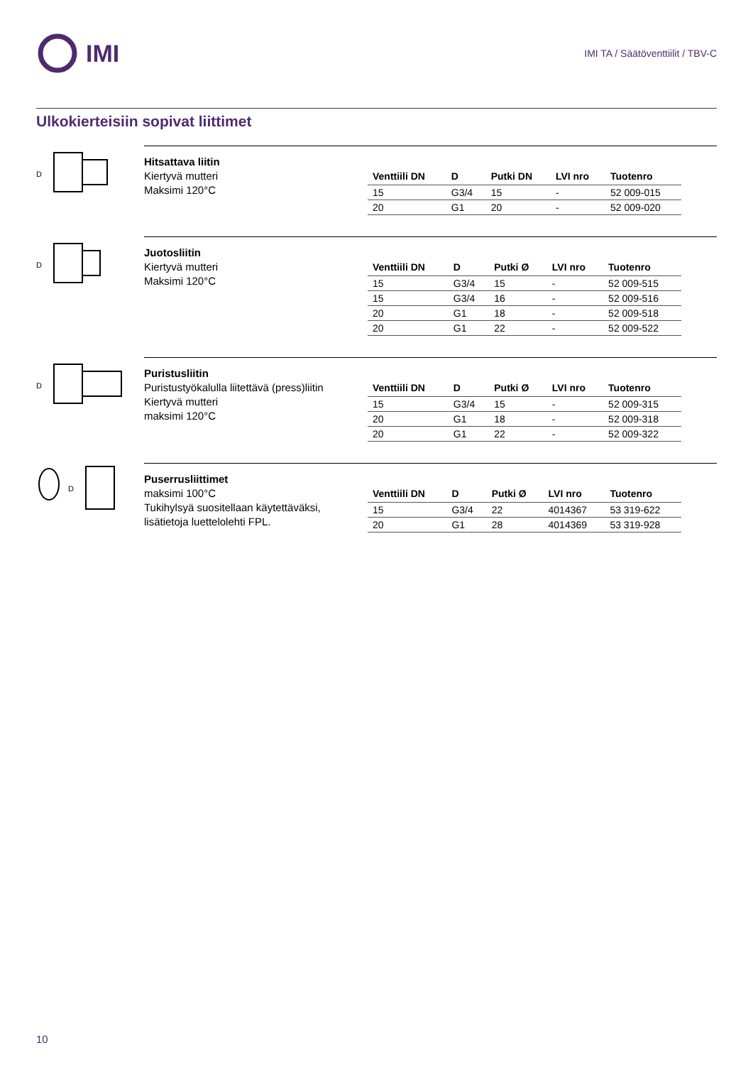IMI
IMI TA / Säätöventtiilit / TBV-C
Ulkokierteisiin sopivat liittimet
D
Hitsattava liitin
Kiertyvä mutteri
Maksimi 120°C
| Venttiili DN | D | Putki DN | LVI nro | Tuotenro |
| --- | --- | --- | --- | --- |
| 15 | G3/4 | 15 | - | 52 009-015 |
| 20 | G1 | 20 | - | 52 009-020 |
D
Juotosliitin
Kiertyvä mutteri
Maksimi 120°C
| Venttiili DN | D | Putki Ø | LVI nro | Tuotenro |
| --- | --- | --- | --- | --- |
| 15 | G3/4 | 15 | - | 52 009-515 |
| 15 | G3/4 | 16 | - | 52 009-516 |
| 20 | G1 | 18 | - | 52 009-518 |
| 20 | G1 | 22 | - | 52 009-522 |
D
Puristusliitin
Puristustyökalulla liitettävä (press)liitin
Kiertyvä mutteri
maksimi 120°C
| Venttiili DN | D | Putki Ø | LVI nro | Tuotenro |
| --- | --- | --- | --- | --- |
| 15 | G3/4 | 15 | - | 52 009-315 |
| 20 | G1 | 18 | - | 52 009-318 |
| 20 | G1 | 22 | - | 52 009-322 |
D
Puserrusliittimet
maksimi 100°C
Tukihylsyä suositellaan käytettäväksi, lisätietoja luettelolehti FPL.
| Venttiili DN | D | Putki Ø | LVI nro | Tuotenro |
| --- | --- | --- | --- | --- |
| 15 | G3/4 | 22 | 4014367 | 53 319-622 |
| 20 | G1 | 28 | 4014369 | 53 319-928 |
10